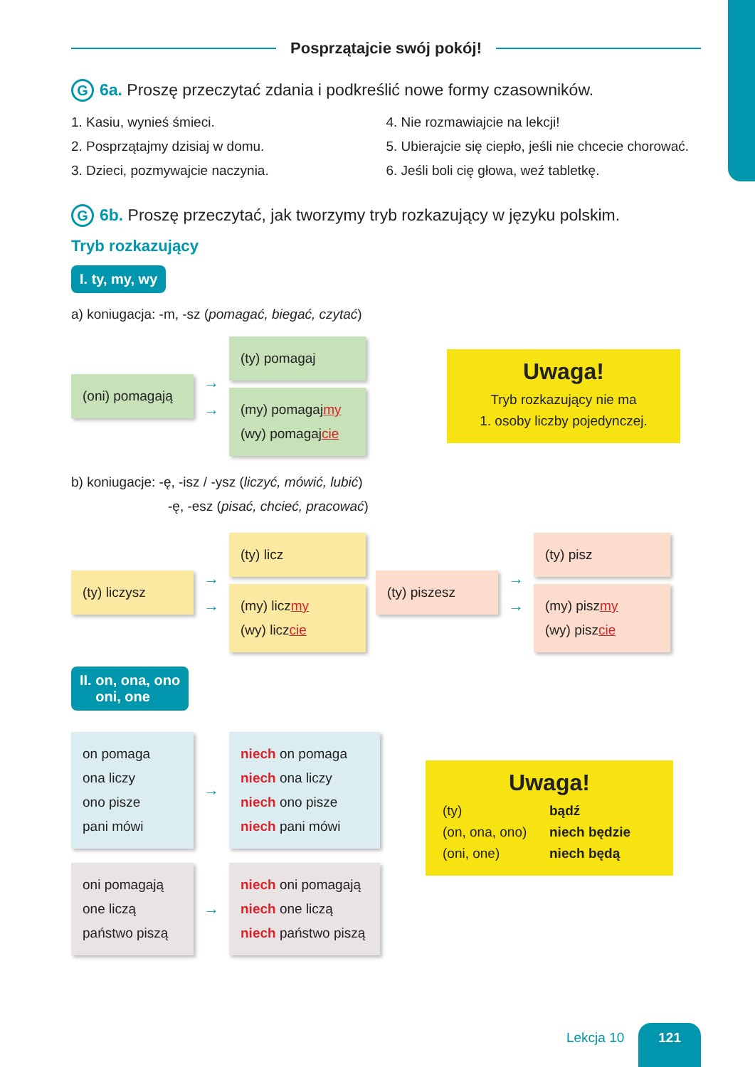Posprzątajcie swój pokój!
G 6a. Proszę przeczytać zdania i podkreślić nowe formy czasowników.
1. Kasiu, wynieś śmieci.
2. Posprzątajmy dzisiaj w domu.
3. Dzieci, pozmywajcie naczynia.
4. Nie rozmawiajcie na lekcji!
5. Ubierajcie się ciepło, jeśli nie chcecie chorować.
6. Jeśli boli cię głowa, weź tabletkę.
G 6b. Proszę przeczytać, jak tworzymy tryb rozkazujący w języku polskim.
Tryb rozkazujący
I. ty, my, wy
a) koniugacja: -m, -sz (pomagać, biegać, czytać)
(oni) pomagają
→
→
(ty) pomagaj
(my) pomagajmy
(wy) pomagajcie
Uwaga!
Tryb rozkazujący nie ma
1. osoby liczby pojedynczej.
b) koniugacje: -ę, -isz / -ysz (liczyć, mówić, lubić)
-ę, -esz (pisać, chcieć, pracować)
(ty) liczysz
→
→
(ty) licz
(my) liczmy
(wy) liczcie
(ty) piszesz
→
→
(ty) pisz
(my) piszmy
(wy) piszcie
II. on, ona, ono
oni, one
on pomaga
ona liczy
ono pisze
pani mówi
→
niech on pomaga
niech ona liczy
niech ono pisze
niech pani mówi
oni pomagają
one liczą
państwo piszą
→
niech oni pomagają
niech one liczą
niech państwo piszą
Uwaga!
(ty)
(on, ona, ono)
(oni, one)
bądź
niech będzie
niech będą
Lekcja 10 121